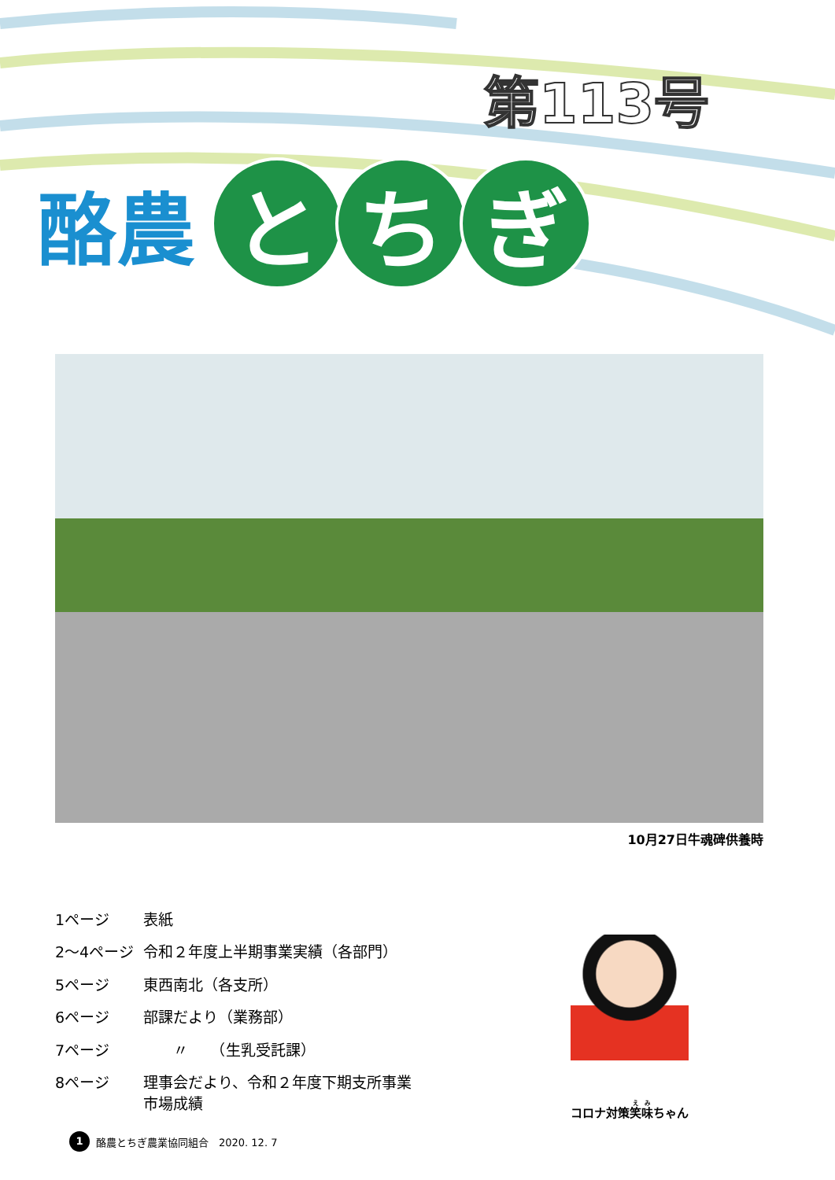第113号
酪農
と ち ぎ
10月27日牛魂碑供養時
| 1ページ | 表紙 |
| 2～4ページ | 令和２年度上半期事業実績（各部門） |
| 5ページ | 東西南北（各支所） |
| 6ページ | 部課だより（業務部） |
| 7ページ | 〃 （生乳受託課） |
| 8ページ | 理事会だより、令和２年度下期支所事業 市場成績 |
コロナ対策笑味ちゃん
1 酪農とちぎ農業協同組合　2020. 12. 7